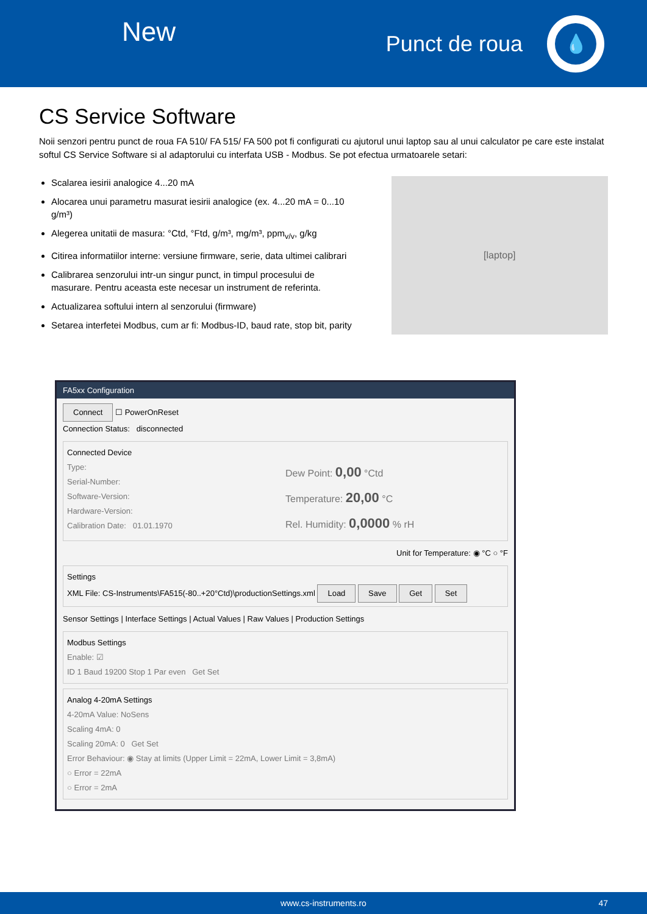New
Punct de roua
💧
CS Service Software
Noii senzori pentru punct de roua FA 510/ FA 515/ FA 500 pot fi configurati cu ajutorul unui laptop sau al unui calculator pe care este instalat softul CS Service Software si al adaptorului cu interfata USB - Modbus. Se pot efectua urmatoarele setari:
Scalarea iesirii analogice 4...20 mA
Alocarea unui parametru masurat iesirii analogice (ex. 4...20 mA = 0...10 g/m³)
Alegerea unitatii de masura: °Ctd, °Ftd, g/m³, mg/m³, ppm<sub>v/v</sub>, g/kg
Citirea informatiilor interne: versiune firmware, serie, data ultimei calibrari
Calibrarea senzorului intr-un singur punct, in timpul procesului de masurare. Pentru aceasta este necesar un instrument de referinta.
Actualizarea softului intern al senzorului (firmware)
Setarea interfetei Modbus, cum ar fi: Modbus-ID, baud rate, stop bit, parity
[laptop]
FA5xx Configuration
Connect ☐ PowerOnReset
Connection Status: disconnected
Connected Device
Type:
Serial-Number:
Software-Version:
Hardware-Version:
Calibration Date: 01.01.1970
Dew Point: 0,00 °Ctd
Temperature: 20,00 °C
Rel. Humidity: 0,0000 % rH
Unit for Temperature: ◉ °C ○ °F
Settings
XML File: CS-Instruments\FA515(-80..+20°Ctd)\productionSettings.xml Load Save Get Set
Sensor Settings | Interface Settings | Actual Values | Raw Values | Production Settings
Modbus Settings
Enable: ☑
ID 1 Baud 19200 Stop 1 Par even Get Set
Analog 4-20mA Settings
4-20mA Value: NoSens
Scaling 4mA: 0
Scaling 20mA: 0 Get Set
Error Behaviour: ◉ Stay at limits (Upper Limit = 22mA, Lower Limit = 3,8mA)
○ Error = 22mA
○ Error = 2mA
www.cs-instruments.ro 47